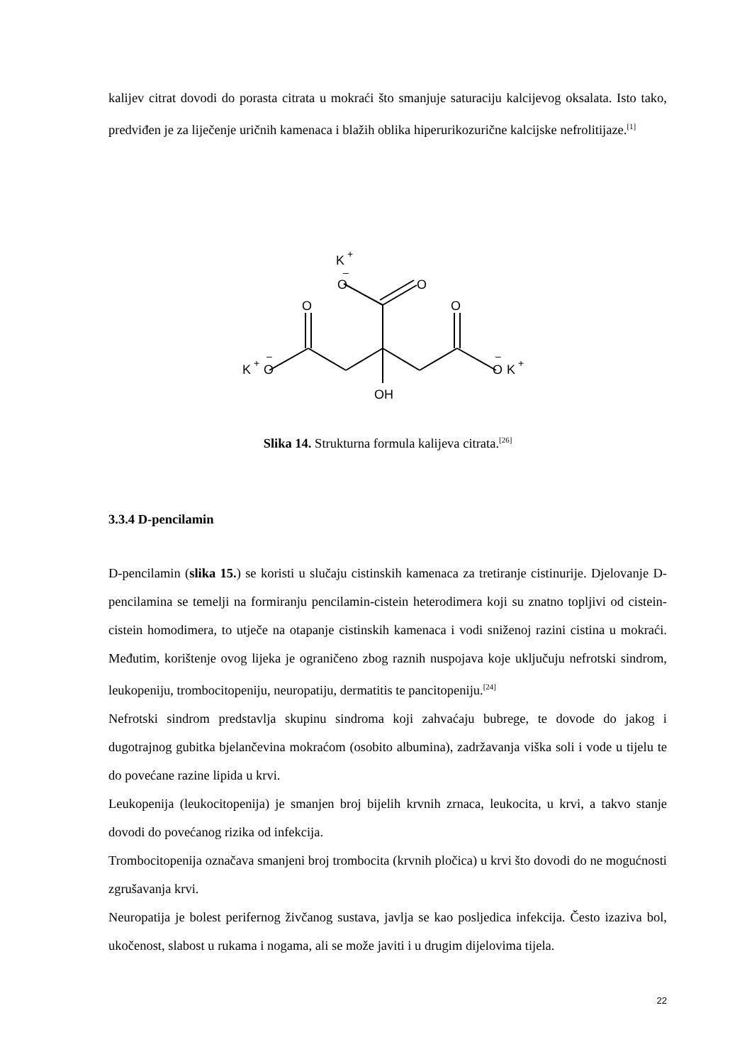kalijev citrat dovodi do porasta citrata u mokraći što smanjuje saturaciju kalcijevog oksalata. Isto tako, predviđen je za liječenje uričnih kamenaca i blažih oblika hiperurikozurične kalcijske nefrolitijaze.<sup>[1]</sup>
K
+
O
–
O
O
O
K
+
O
–
O
–
K
+
OH
Slika 14. Strukturna formula kalijeva citrata.<sup>[26]</sup>
3.3.4 D-pencilamin
D-pencilamin (slika 15.) se koristi u slučaju cistinskih kamenaca za tretiranje cistinurije. Djelovanje D-pencilamina se temelji na formiranju pencilamin-cistein heterodimera koji su znatno topljivi od cistein-cistein homodimera, to utječe na otapanje cistinskih kamenaca i vodi sniženoj razini cistina u mokraći. Međutim, korištenje ovog lijeka je ograničeno zbog raznih nuspojava koje uključuju nefrotski sindrom, leukopeniju, trombocitopeniju, neuropatiju, dermatitis te pancitopeniju.<sup>[24]</sup>
Nefrotski sindrom predstavlja skupinu sindroma koji zahvaćaju bubrege, te dovode do jakog i dugotrajnog gubitka bjelančevina mokraćom (osobito albumina), zadržavanja viška soli i vode u tijelu te do povećane razine lipida u krvi.
Leukopenija (leukocitopenija) je smanjen broj bijelih krvnih zrnaca, leukocita, u krvi, a takvo stanje dovodi do povećanog rizika od infekcija.
Trombocitopenija označava smanjeni broj trombocita (krvnih pločica) u krvi što dovodi do ne mogućnosti zgrušavanja krvi.
Neuropatija je bolest perifernog živčanog sustava, javlja se kao posljedica infekcija. Često izaziva bol, ukočenost, slabost u rukama i nogama, ali se može javiti i u drugim dijelovima tijela.
22